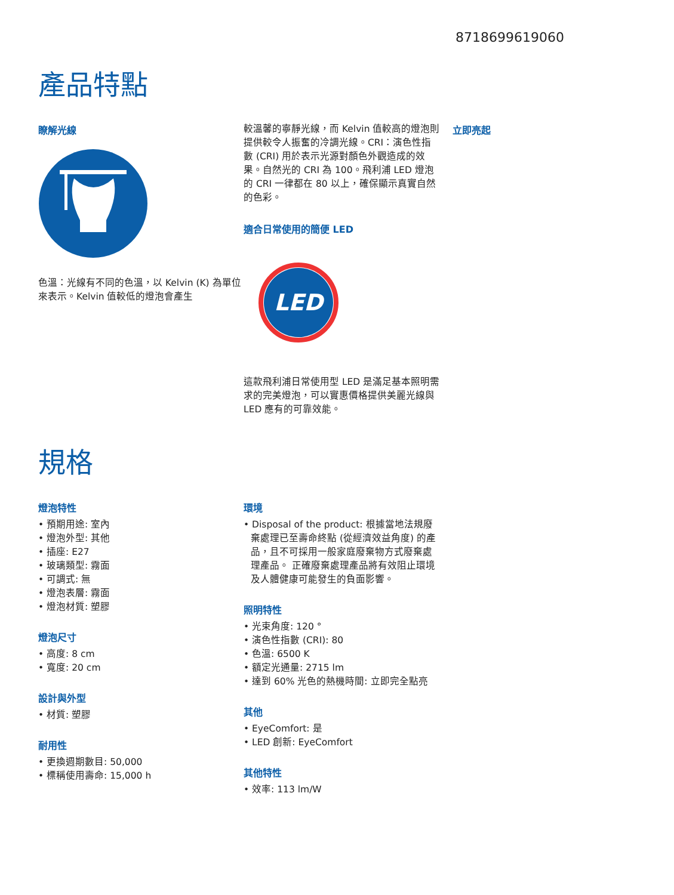8718699619060
產品特點
瞭解光線
色溫：光線有不同的色溫，以 Kelvin (K) 為單位來表示。Kelvin 值較低的燈泡會產生
較溫馨的寧靜光線，而 Kelvin 值較高的燈泡則提供較令人振奮的冷調光線。CRI：演色性指數 (CRI) 用於表示光源對顏色外觀造成的效果。自然光的 CRI 為 100。飛利浦 LED 燈泡的 CRI 一律都在 80 以上，確保顯示真實自然的色彩。
適合日常使用的簡便 LED
LED
這款飛利浦日常使用型 LED 是滿足基本照明需求的完美燈泡，可以實惠價格提供美麗光線與 LED 應有的可靠效能。
立即亮起
規格
燈泡特性
• 預期用途: 室內
• 燈泡外型: 其他
• 插座: E27
• 玻璃類型: 霧面
• 可調式: 無
• 燈泡表層: 霧面
• 燈泡材質: 塑膠
燈泡尺寸
• 高度: 8 cm
• 寬度: 20 cm
設計與外型
• 材質: 塑膠
耐用性
• 更換週期數目: 50,000
• 標稱使用壽命: 15,000 h
環境
• Disposal of the product: 根據當地法規廢棄處理已至壽命終點 (從經濟效益角度) 的產品，且不可採用一般家庭廢棄物方式廢棄處理產品。 正確廢棄處理產品將有效阻止環境及人體健康可能發生的負面影響。
照明特性
• 光束角度: 120 °
• 演色性指數 (CRI): 80
• 色溫: 6500 K
• 額定光通量: 2715 lm
• 達到 60% 光色的熱機時間: 立即完全點亮
其他
• EyeComfort: 是
• LED 創新: EyeComfort
其他特性
• 效率: 113 lm/W